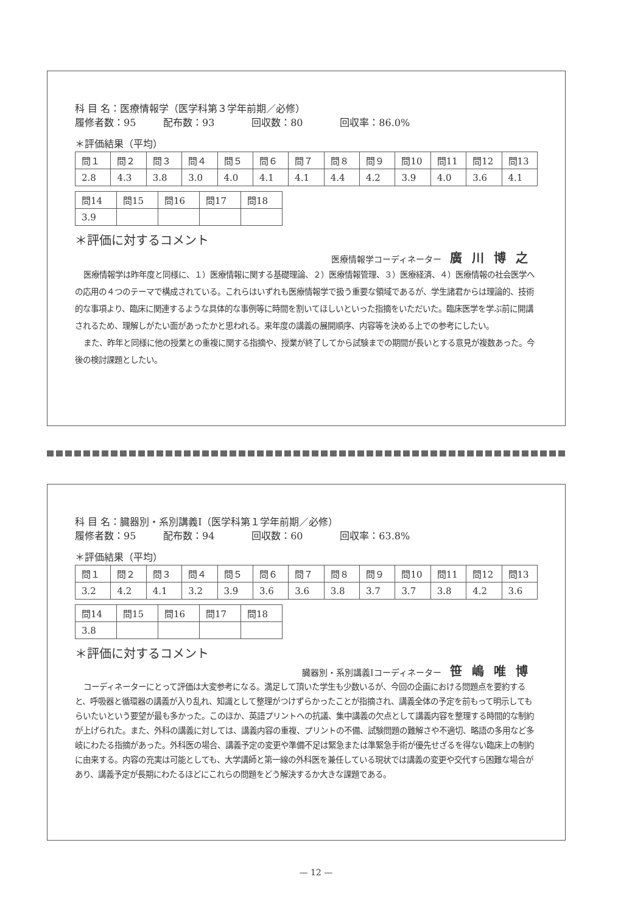科 目 名：医療情報学（医学科第３学年前期／必修）
履修者数：95 配布数：93 回収数：80 回収率：86.0%
＊評価結果（平均）
| 問１ | 問２ | 問３ | 問４ | 問５ | 問６ | 問７ | 問８ | 問９ | 問10 | 問11 | 問12 | 問13 |
| 2.8 | 4.3 | 3.8 | 3.0 | 4.0 | 4.1 | 4.1 | 4.4 | 4.2 | 3.9 | 4.0 | 3.6 | 4.1 |
| 問14 | 問15 | 問16 | 問17 | 問18 |
| 3.9 | | | | |
＊評価に対するコメント
医療情報学コーディネーター 廣川博之
医療情報学は昨年度と同様に、１）医療情報に関する基礎理論、２）医療情報管理、３）医療経済、４）医療情報の社会医学への応用の４つのテーマで構成されている。これらはいずれも医療情報学で扱う重要な領域であるが、学生諸君からは理論的、技術的な事項より、臨床に関連するような具体的な事例等に時間を割いてほしいといった指摘をいただいた。臨床医学を学ぶ前に開講されるため、理解しがたい面があったかと思われる。来年度の講義の展開順序、内容等を決める上での参考にしたい。
また、昨年と同様に他の授業との重複に関する指摘や、授業が終了してから試験までの期間が長いとする意見が複数あった。今後の検討課題としたい。
科 目 名：臓器別・系別講義Ⅰ（医学科第１学年前期／必修）
履修者数：95 配布数：94 回収数：60 回収率：63.8%
＊評価結果（平均）
| 問１ | 問２ | 問３ | 問４ | 問５ | 問６ | 問７ | 問８ | 問９ | 問10 | 問11 | 問12 | 問13 |
| 3.2 | 4.2 | 4.1 | 3.2 | 3.9 | 3.6 | 3.6 | 3.8 | 3.7 | 3.7 | 3.8 | 4.2 | 3.6 |
| 問14 | 問15 | 問16 | 問17 | 問18 |
| 3.8 | | | | |
＊評価に対するコメント
臓器別・系別講義Ⅰコーディネーター 笹嶋唯博
コーディネーターにとって評価は大変参考になる。満足して頂いた学生も少数いるが、今回の企画における問題点を要約すると、呼吸器と循環器の講義が入り乱れ、知識として整理がつけずらかったことが指摘され、講義全体の予定を前もって明示してもらいたいという要望が最も多かった。このほか、英語プリントへの抗議、集中講義の欠点として講義内容を整理する時間的な制約が上げられた。また、外科の講義に対しては、講義内容の重複、プリントの不備、試験問題の難解さや不適切、略語の多用など多岐にわたる指摘があった。外科医の場合、講義予定の変更や準備不足は緊急または準緊急手術が優先せざるを得ない臨床上の制約に由来する。内容の充実は可能としても、大学講師と第一線の外科医を兼任している現状では講義の変更や交代すら困難な場合があり、講義予定が長期にわたるほどにこれらの問題をどう解決するか大きな課題である。
— 12 —